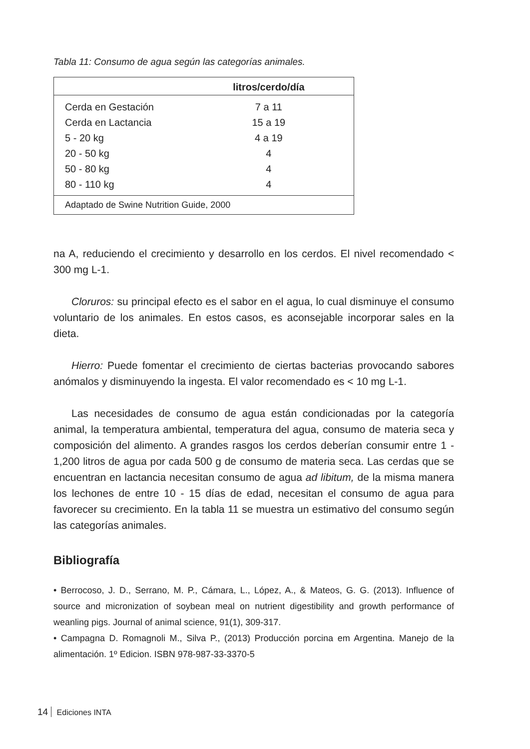Tabla 11: Consumo de agua según las categorías animales.
| | litros/cerdo/día | |
| --- | --- | --- |
| Cerda en Gestación | 7 a 11 | |
| Cerda en Lactancia | 15 a 19 | |
| 5 - 20 kg | 4 a 19 | |
| 20 - 50 kg | 4 | |
| 50 - 80 kg | 4 | |
| 80 - 110 kg | 4 | |
| Adaptado de Swine Nutrition Guide, 2000 | | |
na A, reduciendo el crecimiento y desarrollo en los cerdos. El nivel recomendado < 300 mg L-1.
Cloruros: su principal efecto es el sabor en el agua, lo cual disminuye el consumo voluntario de los animales. En estos casos, es aconsejable incorporar sales en la dieta.
Hierro: Puede fomentar el crecimiento de ciertas bacterias provocando sabores anómalos y disminuyendo la ingesta. El valor recomendado es < 10 mg L-1.
Las necesidades de consumo de agua están condicionadas por la categoría animal, la temperatura ambiental, temperatura del agua, consumo de materia seca y composición del alimento. A grandes rasgos los cerdos deberían consumir entre 1 - 1,200 litros de agua por cada 500 g de consumo de materia seca. Las cerdas que se encuentran en lactancia necesitan consumo de agua ad libitum, de la misma manera los lechones de entre 10 - 15 días de edad, necesitan el consumo de agua para favorecer su crecimiento. En la tabla 11 se muestra un estimativo del consumo según las categorías animales.
Bibliografía
• Berrocoso, J. D., Serrano, M. P., Cámara, L., López, A., & Mateos, G. G. (2013). Influence of source and micronization of soybean meal on nutrient digestibility and growth performance of weanling pigs. Journal of animal science, 91(1), 309-317.
• Campagna D. Romagnoli M., Silva P., (2013) Producción porcina em Argentina. Manejo de la alimentación. 1º Edicion. ISBN 978-987-33-3370-5
14 Ediciones INTA